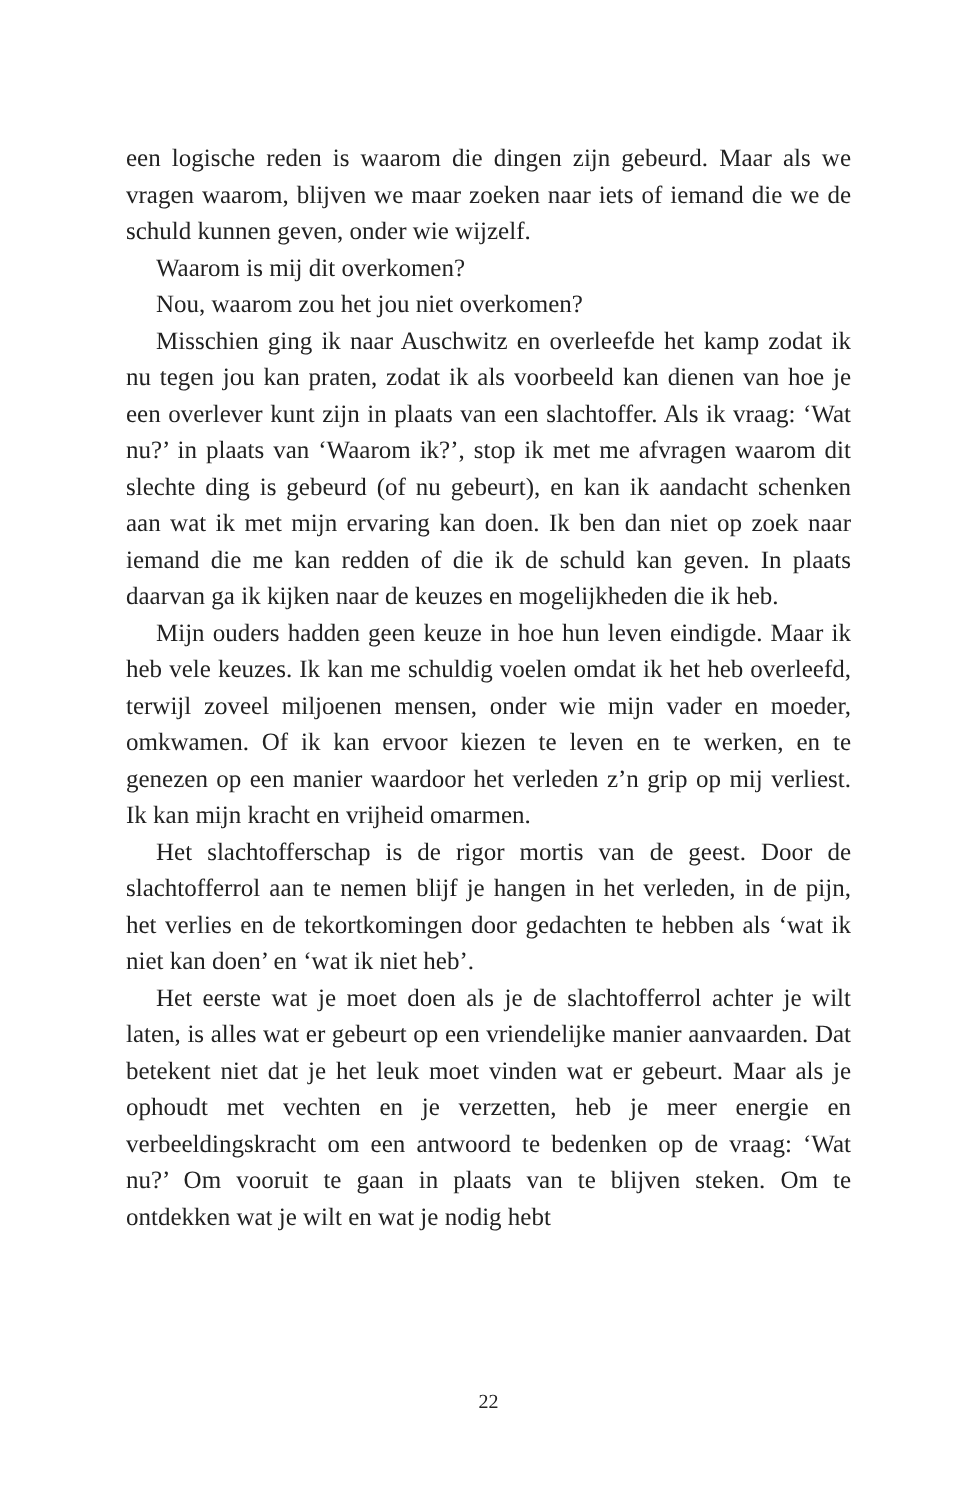een logische reden is waarom die dingen zijn gebeurd. Maar als we vragen waarom, blijven we maar zoeken naar iets of iemand die we de schuld kunnen geven, onder wie wijzelf.
Waarom is mij dit overkomen?
Nou, waarom zou het jou niet overkomen?
Misschien ging ik naar Auschwitz en overleefde het kamp zodat ik nu tegen jou kan praten, zodat ik als voorbeeld kan dienen van hoe je een overlever kunt zijn in plaats van een slachtoffer. Als ik vraag: ‘Wat nu?’ in plaats van ‘Waarom ik?’, stop ik met me afvragen waarom dit slechte ding is gebeurd (of nu gebeurt), en kan ik aandacht schenken aan wat ik met mijn ervaring kan doen. Ik ben dan niet op zoek naar iemand die me kan redden of die ik de schuld kan geven. In plaats daarvan ga ik kijken naar de keuzes en mogelijkheden die ik heb.
Mijn ouders hadden geen keuze in hoe hun leven eindigde. Maar ik heb vele keuzes. Ik kan me schuldig voelen omdat ik het heb overleefd, terwijl zoveel miljoenen mensen, onder wie mijn vader en moeder, omkwamen. Of ik kan ervoor kiezen te leven en te werken, en te genezen op een manier waardoor het verleden z’n grip op mij verliest. Ik kan mijn kracht en vrijheid omarmen.
Het slachtofferschap is de rigor mortis van de geest. Door de slachtofferrol aan te nemen blijf je hangen in het verleden, in de pijn, het verlies en de tekortkomingen door gedachten te hebben als ‘wat ik niet kan doen’ en ‘wat ik niet heb’.
Het eerste wat je moet doen als je de slachtofferrol achter je wilt laten, is alles wat er gebeurt op een vriendelijke manier aanvaarden. Dat betekent niet dat je het leuk moet vinden wat er gebeurt. Maar als je ophoudt met vechten en je verzetten, heb je meer energie en verbeeldingskracht om een antwoord te bedenken op de vraag: ‘Wat nu?’ Om vooruit te gaan in plaats van te blijven steken. Om te ontdekken wat je wilt en wat je nodig hebt
22